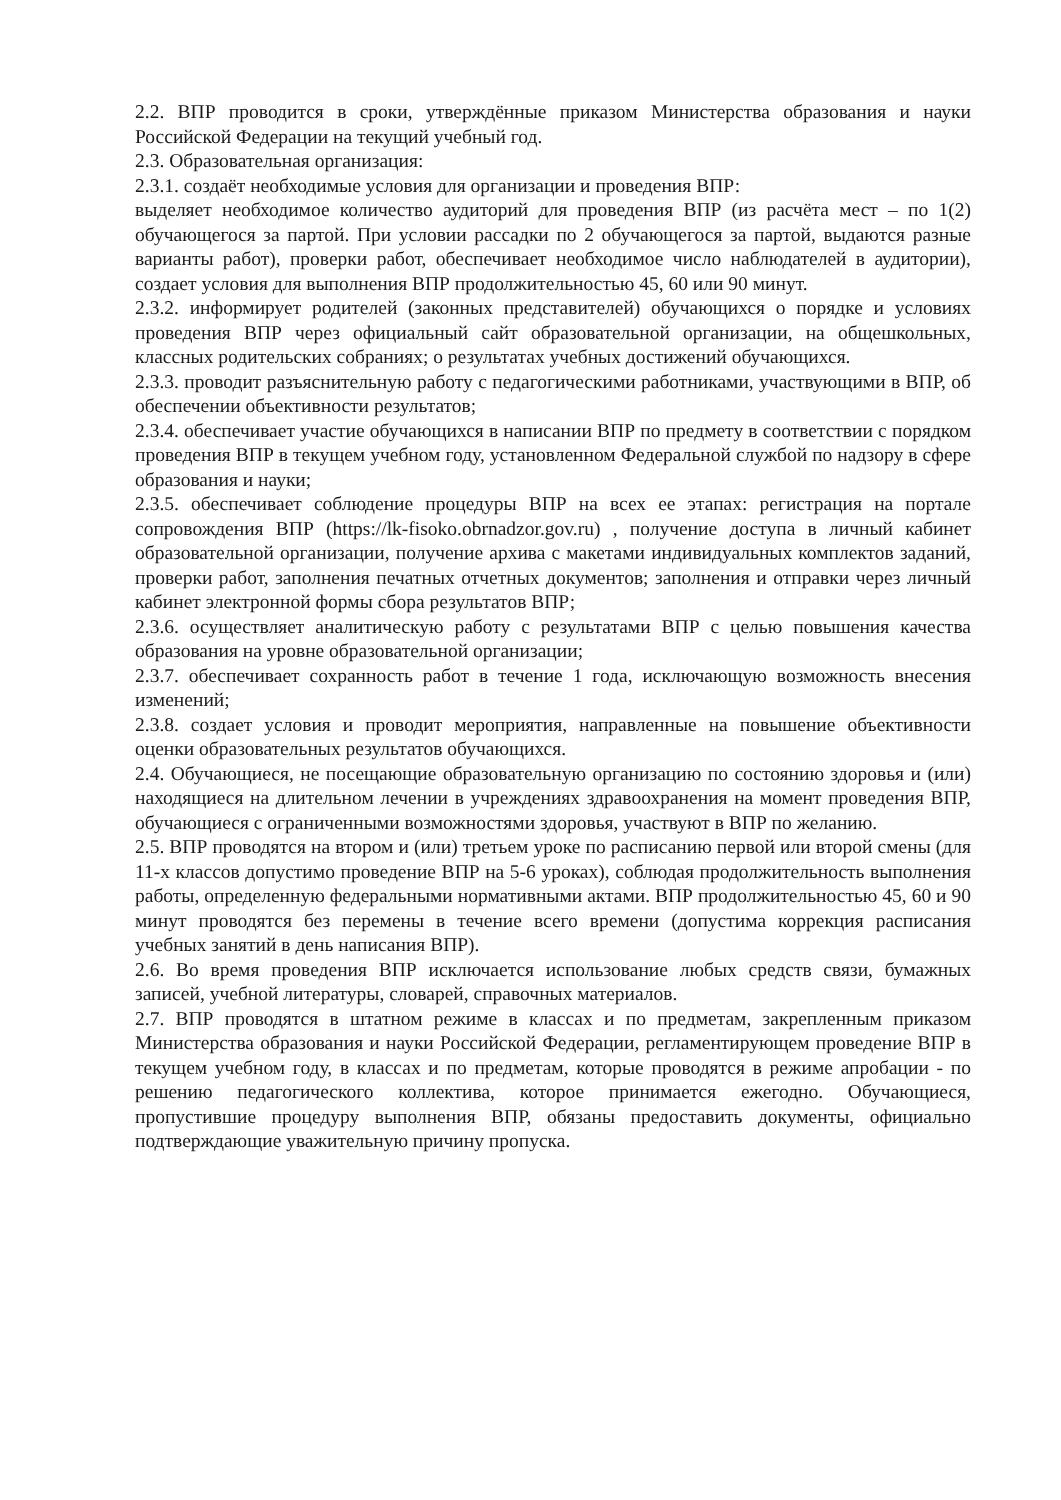2.2. ВПР проводится в сроки, утверждённые приказом Министерства образования и науки Российской Федерации на текущий учебный год.
2.3. Образовательная организация:
2.3.1. создаёт необходимые условия для организации и проведения ВПР:
выделяет необходимое количество аудиторий для проведения ВПР (из расчёта мест – по 1(2) обучающегося за партой. При условии рассадки по 2 обучающегося за партой, выдаются разные варианты работ), проверки работ, обеспечивает необходимое число наблюдателей в аудитории), создает условия для выполнения ВПР продолжительностью 45, 60 или 90 минут.
2.3.2. информирует родителей (законных представителей) обучающихся о порядке и условиях проведения ВПР через официальный сайт образовательной организации, на общешкольных, классных родительских собраниях; о результатах учебных достижений обучающихся.
2.3.3. проводит разъяснительную работу с педагогическими работниками, участвующими в ВПР, об обеспечении объективности результатов;
2.3.4. обеспечивает участие обучающихся в написании ВПР по предмету в соответствии с порядком проведения ВПР в текущем учебном году, установленном Федеральной службой по надзору в сфере образования и науки;
2.3.5. обеспечивает соблюдение процедуры ВПР на всех ее этапах: регистрация на портале сопровождения ВПР (https://lk-fisoko.obrnadzor.gov.ru) , получение доступа в личный кабинет образовательной организации, получение архива с макетами индивидуальных комплектов заданий, проверки работ, заполнения печатных отчетных документов; заполнения и отправки через личный кабинет электронной формы сбора результатов ВПР;
2.3.6. осуществляет аналитическую работу с результатами ВПР с целью повышения качества образования на уровне образовательной организации;
2.3.7. обеспечивает сохранность работ в течение 1 года, исключающую возможность внесения изменений;
2.3.8. создает условия и проводит мероприятия, направленные на повышение объективности оценки образовательных результатов обучающихся.
2.4. Обучающиеся, не посещающие образовательную организацию по состоянию здоровья и (или) находящиеся на длительном лечении в учреждениях здравоохранения на момент проведения ВПР, обучающиеся с ограниченными возможностями здоровья, участвуют в ВПР по желанию.
2.5. ВПР проводятся на втором и (или) третьем уроке по расписанию первой или второй смены (для 11-х классов допустимо проведение ВПР на 5-6 уроках), соблюдая продолжительность выполнения работы, определенную федеральными нормативными актами. ВПР продолжительностью 45, 60 и 90 минут проводятся без перемены в течение всего времени (допустима коррекция расписания учебных занятий в день написания ВПР).
2.6. Во время проведения ВПР исключается использование любых средств связи, бумажных записей, учебной литературы, словарей, справочных материалов.
2.7. ВПР проводятся в штатном режиме в классах и по предметам, закрепленным приказом Министерства образования и науки Российской Федерации, регламентирующем проведение ВПР в текущем учебном году, в классах и по предметам, которые проводятся в режиме апробации - по решению педагогического коллектива, которое принимается ежегодно. Обучающиеся, пропустившие процедуру выполнения ВПР, обязаны предоставить документы, официально подтверждающие уважительную причину пропуска.